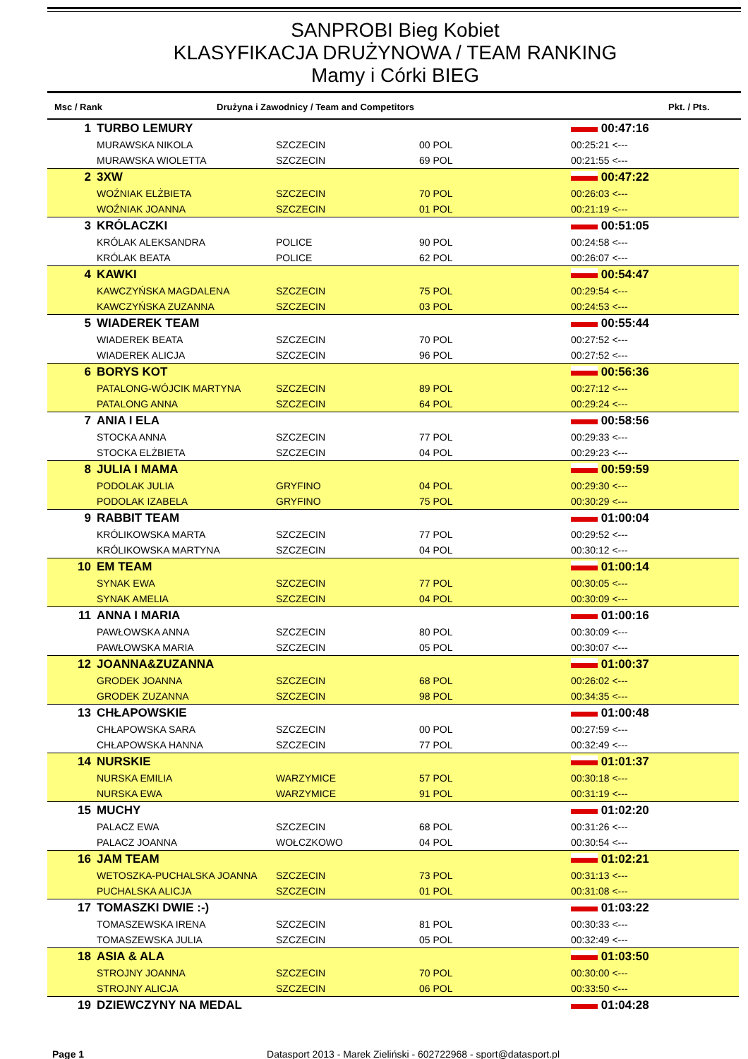SANPROBI Bieg Kobiet
KLASYFIKACJA DRUŻYNOWA / TEAM RANKING
Mamy i Córki BIEG
Msc / Rank Drużyna i Zawodnicy / Team and Competitors Pkt. / Pts.
| 1 | TURBO LEMURY | | | | 00:47:16 |
| | MURAWSKA NIKOLA | SZCZECIN | 00 POL | | 00:25:21 <--- |
| | MURAWSKA WIOLETTA | SZCZECIN | 69 POL | | 00:21:55 <--- |
| 2 | 3XW | | | | 00:47:22 |
| | WOŹNIAK ELŻBIETA | SZCZECIN | 70 POL | | 00:26:03 <--- |
| | WOŹNIAK JOANNA | SZCZECIN | 01 POL | | 00:21:19 <--- |
| 3 | KRÓLACZKI | | | | 00:51:05 |
| | KRÓLAK ALEKSANDRA | POLICE | 90 POL | | 00:24:58 <--- |
| | KRÓLAK BEATA | POLICE | 62 POL | | 00:26:07 <--- |
| 4 | KAWKI | | | | 00:54:47 |
| | KAWCZYŃSKA MAGDALENA | SZCZECIN | 75 POL | | 00:29:54 <--- |
| | KAWCZYŃSKA ZUZANNA | SZCZECIN | 03 POL | | 00:24:53 <--- |
| 5 | WIADEREK TEAM | | | | 00:55:44 |
| | WIADEREK BEATA | SZCZECIN | 70 POL | | 00:27:52 <--- |
| | WIADEREK ALICJA | SZCZECIN | 96 POL | | 00:27:52 <--- |
| 6 | BORYS KOT | | | | 00:56:36 |
| | PATALONG-WÓJCIK MARTYNA | SZCZECIN | 89 POL | | 00:27:12 <--- |
| | PATALONG ANNA | SZCZECIN | 64 POL | | 00:29:24 <--- |
| 7 | ANIA I ELA | | | | 00:58:56 |
| | STOCKA ANNA | SZCZECIN | 77 POL | | 00:29:33 <--- |
| | STOCKA ELŻBIETA | SZCZECIN | 04 POL | | 00:29:23 <--- |
| 8 | JULIA I MAMA | | | | 00:59:59 |
| | PODOLAK JULIA | GRYFINO | 04 POL | | 00:29:30 <--- |
| | PODOLAK IZABELA | GRYFINO | 75 POL | | 00:30:29 <--- |
| 9 | RABBIT TEAM | | | | 01:00:04 |
| | KRÓLIKOWSKA MARTA | SZCZECIN | 77 POL | | 00:29:52 <--- |
| | KRÓLIKOWSKA MARTYNA | SZCZECIN | 04 POL | | 00:30:12 <--- |
| 10 | EM TEAM | | | | 01:00:14 |
| | SYNAK EWA | SZCZECIN | 77 POL | | 00:30:05 <--- |
| | SYNAK AMELIA | SZCZECIN | 04 POL | | 00:30:09 <--- |
| 11 | ANNA I MARIA | | | | 01:00:16 |
| | PAWŁOWSKA ANNA | SZCZECIN | 80 POL | | 00:30:09 <--- |
| | PAWŁOWSKA MARIA | SZCZECIN | 05 POL | | 00:30:07 <--- |
| 12 | JOANNA&ZUZANNA | | | | 01:00:37 |
| | GRODEK JOANNA | SZCZECIN | 68 POL | | 00:26:02 <--- |
| | GRODEK ZUZANNA | SZCZECIN | 98 POL | | 00:34:35 <--- |
| 13 | CHŁAPOWSKIE | | | | 01:00:48 |
| | CHŁAPOWSKA SARA | SZCZECIN | 00 POL | | 00:27:59 <--- |
| | CHŁAPOWSKA HANNA | SZCZECIN | 77 POL | | 00:32:49 <--- |
| 14 | NURSKIE | | | | 01:01:37 |
| | NURSKA EMILIA | WARZYMICE | 57 POL | | 00:30:18 <--- |
| | NURSKA EWA | WARZYMICE | 91 POL | | 00:31:19 <--- |
| 15 | MUCHY | | | | 01:02:20 |
| | PALACZ EWA | SZCZECIN | 68 POL | | 00:31:26 <--- |
| | PALACZ JOANNA | WOŁCZKOWO | 04 POL | | 00:30:54 <--- |
| 16 | JAM TEAM | | | | 01:02:21 |
| | WETOSZKA-PUCHALSKA JOANNA | SZCZECIN | 73 POL | | 00:31:13 <--- |
| | PUCHALSKA ALICJA | SZCZECIN | 01 POL | | 00:31:08 <--- |
| 17 | TOMASZKI DWIE :-) | | | | 01:03:22 |
| | TOMASZEWSKA IRENA | SZCZECIN | 81 POL | | 00:30:33 <--- |
| | TOMASZEWSKA JULIA | SZCZECIN | 05 POL | | 00:32:49 <--- |
| 18 | ASIA & ALA | | | | 01:03:50 |
| | STROJNY JOANNA | SZCZECIN | 70 POL | | 00:30:00 <--- |
| | STROJNY ALICJA | SZCZECIN | 06 POL | | 00:33:50 <--- |
| 19 | DZIEWCZYNY NA MEDAL | | | | 01:04:28 |
Page 1 Datasport 2013 - Marek Zieliński - 602722968 - sport@datasport.pl